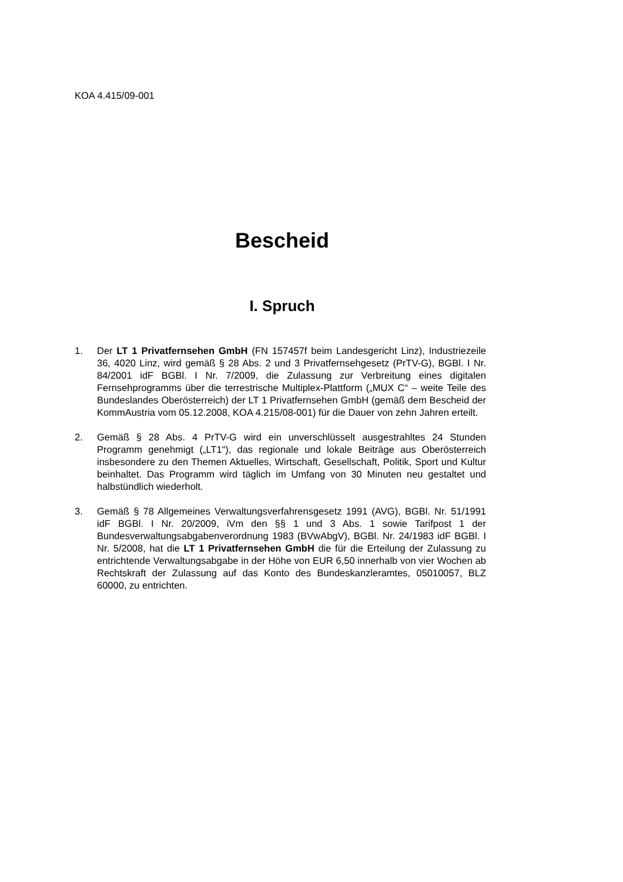KOA 4.415/09-001
Bescheid
I. Spruch
1. Der LT 1 Privatfernsehen GmbH (FN 157457f beim Landesgericht Linz), Industriezeile 36, 4020 Linz, wird gemäß § 28 Abs. 2 und 3 Privatfernsehgesetz (PrTV-G), BGBl. I Nr. 84/2001 idF BGBl. I Nr. 7/2009, die Zulassung zur Verbreitung eines digitalen Fernsehprogramms über die terrestrische Multiplex-Plattform („MUX C“ – weite Teile des Bundeslandes Oberösterreich) der LT 1 Privatfernsehen GmbH (gemäß dem Bescheid der KommAustria vom 05.12.2008, KOA 4.215/08-001) für die Dauer von zehn Jahren erteilt.
2. Gemäß § 28 Abs. 4 PrTV-G wird ein unverschlüsselt ausgestrahltes 24 Stunden Programm genehmigt („LT1“), das regionale und lokale Beiträge aus Oberösterreich insbesondere zu den Themen Aktuelles, Wirtschaft, Gesellschaft, Politik, Sport und Kultur beinhaltet. Das Programm wird täglich im Umfang von 30 Minuten neu gestaltet und halbstündlich wiederholt.
3. Gemäß § 78 Allgemeines Verwaltungsverfahrensgesetz 1991 (AVG), BGBl. Nr. 51/1991 idF BGBl. I Nr. 20/2009, iVm den §§ 1 und 3 Abs. 1 sowie Tarifpost 1 der Bundesverwaltungsabgabenverordnung 1983 (BVwAbgV), BGBl. Nr. 24/1983 idF BGBl. I Nr. 5/2008, hat die LT 1 Privatfernsehen GmbH die für die Erteilung der Zulassung zu entrichtende Verwaltungsabgabe in der Höhe von EUR 6,50 innerhalb von vier Wochen ab Rechtskraft der Zulassung auf das Konto des Bundeskanzleramtes, 05010057, BLZ 60000, zu entrichten.